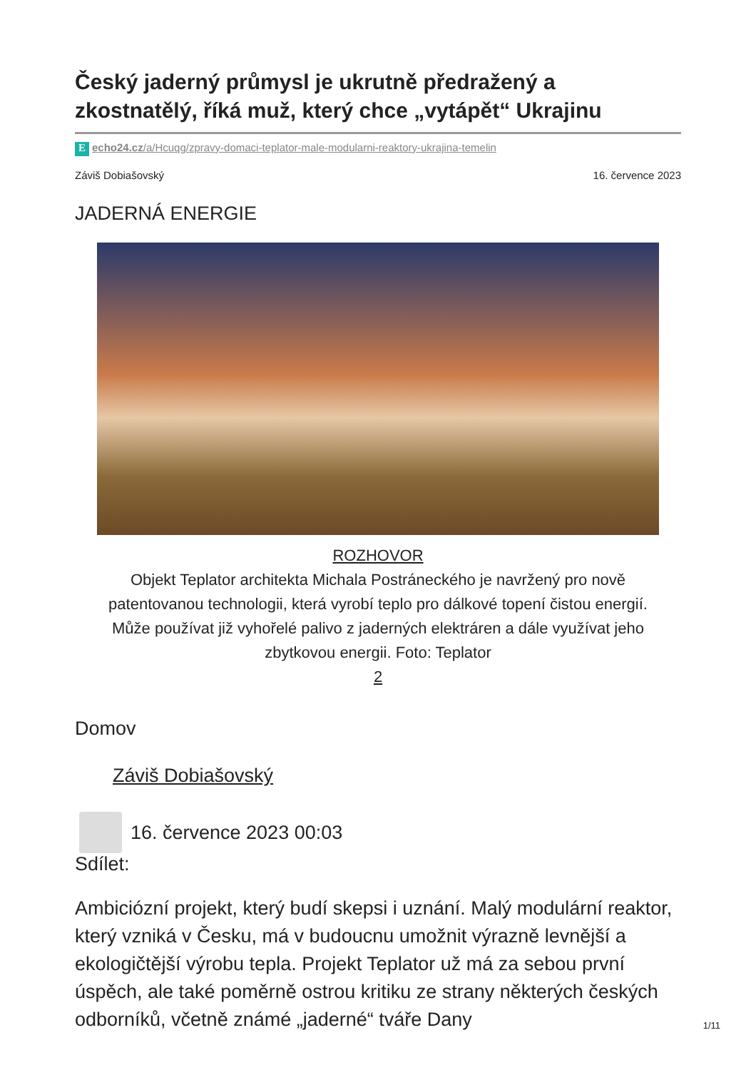Český jaderný průmysl je ukrutně předražený a zkostnatělý, říká muž, který chce „vytápět“ Ukrajinu
Eecho24.cz/a/Hcuqg/zpravy-domaci-teplator-male-modularni-reaktory-ukrajina-temelin
Záviš Dobiašovský 16. července 2023
JADERNÁ ENERGIE
ROZHOVOR
Objekt Teplator architekta Michala Postráneckého je navržený pro nově patentovanou technologii, která vyrobí teplo pro dálkové topení čistou energií. Může používat již vyhořelé palivo z jaderných elektráren a dále využívat jeho zbytkovou energii. Foto: Teplator
2
Domov
Záviš Dobiašovský
16. července 2023 00:03
Sdílet:
Ambiciózní projekt, který budí skepsi i uznání. Malý modulární reaktor, který vzniká v Česku, má v budoucnu umožnit výrazně levnější a ekologičtější výrobu tepla. Projekt Teplator už má za sebou první úspěch, ale také poměrně ostrou kritiku ze strany některých českých odborníků, včetně známé „jaderné“ tváře Dany
1/11